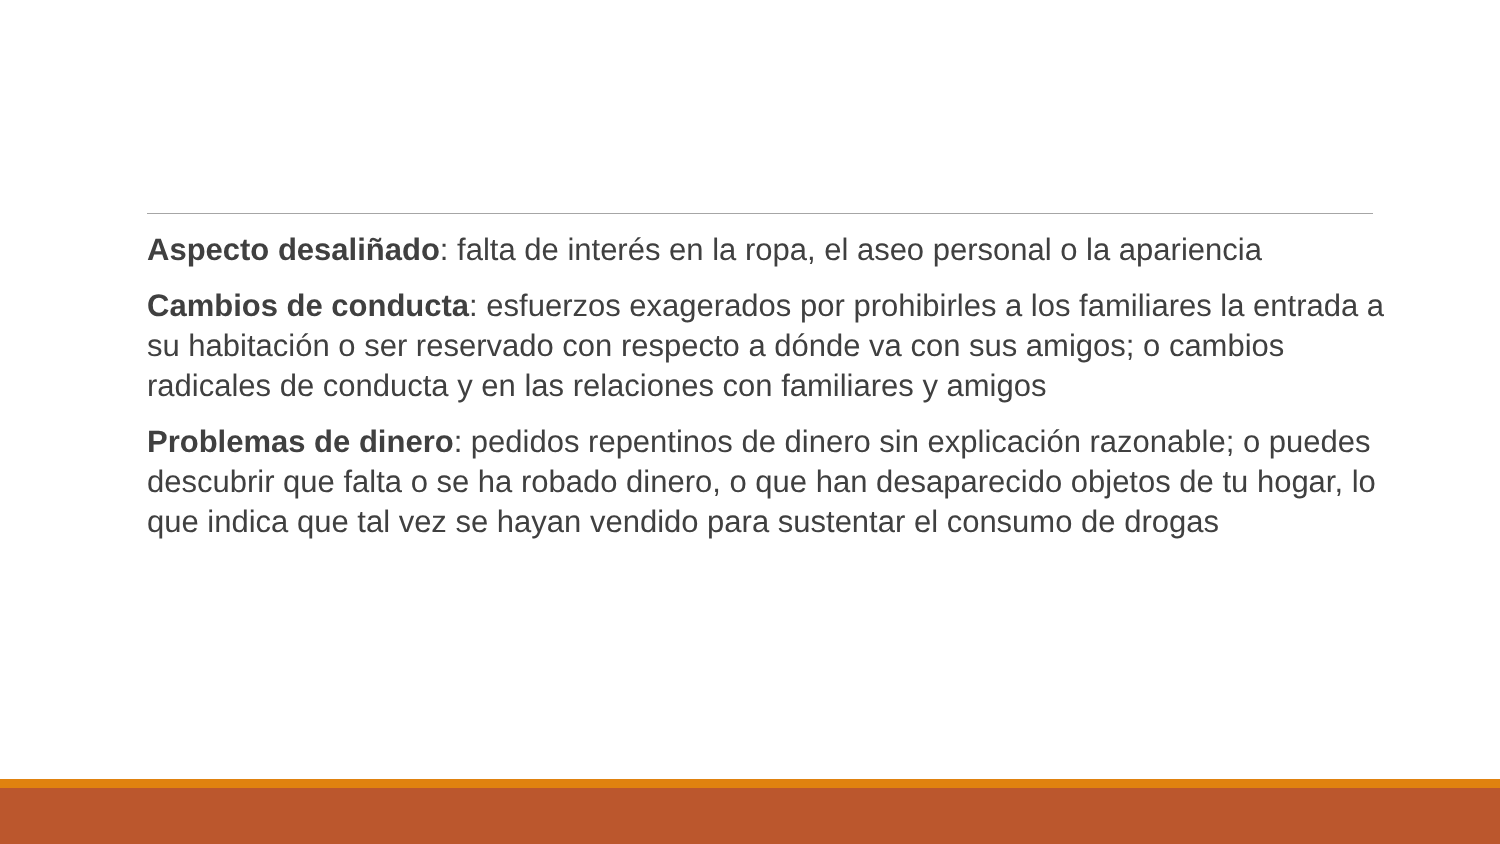Aspecto desaliñado: falta de interés en la ropa, el aseo personal o la apariencia
Cambios de conducta: esfuerzos exagerados por prohibirles a los familiares la entrada a su habitación o ser reservado con respecto a dónde va con sus amigos; o cambios radicales de conducta y en las relaciones con familiares y amigos
Problemas de dinero: pedidos repentinos de dinero sin explicación razonable; o puedes descubrir que falta o se ha robado dinero, o que han desaparecido objetos de tu hogar, lo que indica que tal vez se hayan vendido para sustentar el consumo de drogas